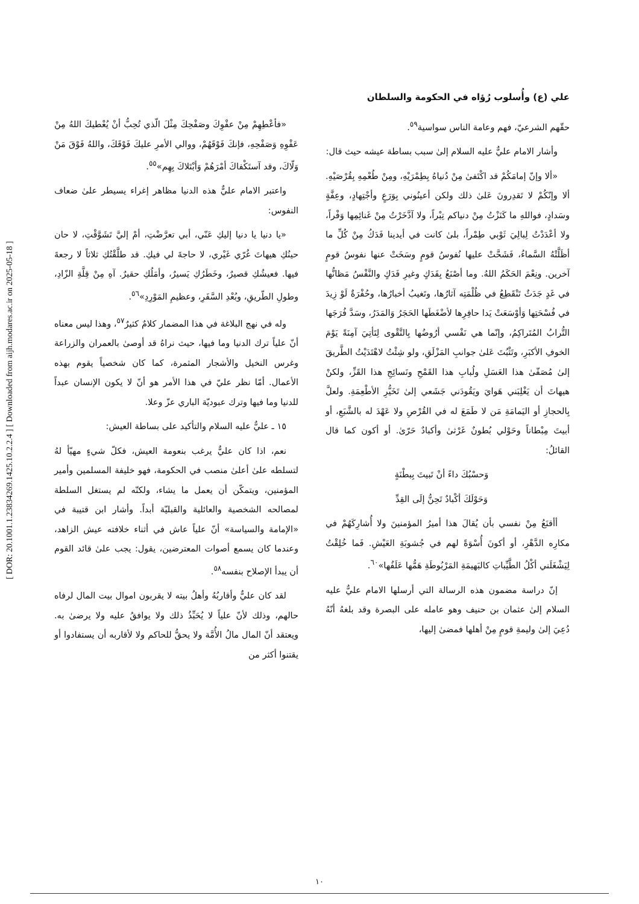[ DOR: 20.1001.1.23834269.1425.10.2.2.4 ] [ Downloaded from aijh.modares.ac.ir on 2025-05-18 ]
علي (ع) وأُسلوب رُؤاه في الحكومة والسلطان
«فأعْطِهِمْ مِنْ عفْوِكَ وصَفْحِكَ مِثْلَ الّذي تُحِبُّ أنْ يُعْطيكَ اللهُ مِنْ عَفْوِهِ وَصَفْحِهِ، فإنكَ فَوْقَهُمْ، ووالي الأمرِ عليكَ فَوْقَكَ، واللهُ فَوْقَ مَنْ وَلّاكَ، وقد آستَكْفاكَ أمْرَهُمْ وَأبْتَلاكَ بِهِم»<sup>٥٥</sup>.
واعتبر الامام عليٌّ هذه الدنيا مظاهر إغراء يسيطر علىٰ ضعاف النفوس:
«يا دنيا يا دنيا إليكِ عَنّي، أبي تعرَّضْتِ، أمْ إليَّ تَشَوَّقْتِ، لا حان حينُكِ هيهاتَ غُرّي غَيْري، لا حاجةَ لي فيكِ. قد طلَّقْتُكِ ثلاثاً لا رجعةَ فيها. فعيشُكِ قصيرٌ، وخَطَرُكِ يَسيرٌ، وأمَلُكِ حقيرٌ. آهِ مِنْ قِلَّةِ الزّادِ، وطولِ الطّريقِ، وبُعْدِ السَّفَرِ، وعظيمِ المَوْرِدِ»<sup>٥٦</sup>.
وله في نهج البلاغة في هذا المضمار كلامٌ كثيرٌ<sup>٥٧</sup>، وهذا ليس معناه أنّ علياً ترك الدنيا وما فيها، حيث نراهُ قد أوصىٰ بالعمران والزراعة وغرس النخيل والأشجار المثمرة، كما كان شخصياً يقوم بهذه الأعمال. أمّا نظر عليّ في هذا الأمر هو أنّ لا يكون الإنسان عبداً للدنيا وما فيها وترك عبوديّة الباري عزّ وعلا.
١٥ ـ عليٌّ عليه السلام والتأكيد على بساطة العيش:
نعم، اذا كان عليٌّ يرغب بنعومة العيش، فكلّ شيءٍ مهيّأ لهُ لتسلطه علىٰ أعلىٰ منصب في الحكومة، فهو خليفة المسلمين وأمير المؤمنين، ويتمكّن أن يعمل ما يشاء، ولكنّه لم يستغل السلطة لمصالحه الشخصية والعائلية والقبليّة أبداً. وأشار ابن قتيبة في «الإمامة والسياسة» أنّ علياً عاش في أثناء خلافته عيش الزاهد، وعندما كان يسمع أصوات المعترضين، يقول: يجب علىٰ قائد القوم أن يبدأ الإصلاح بنفسه<sup>٥٨</sup>.
لقد كان عليٌّ وأقاربُهُ وأهلُ بيته لا يقربون اموال بيت المال لرفاه حالهم، وذلك لأنّ علياً لا يُحَبِّذُ ذلك ولا يوافقُ عليه ولا يرضىٰ به. ويعتقد أنّ المال مالُ الأُمَّة ولا يحقُّ للحاكم ولا لأقاربه أن يستفادوا أو يقتنوا أكثر من
حقّهم الشرعيّ، فهم وعامة الناس سواسية<sup>٥٩</sup>.
وأشار الامام عليٌّ عليه السلام إلىٰ سبب بساطة عيشه حيث قال:
«ألا وإنّ إمامَكُمْ قد اكْتَفىٰ مِنْ دُنياهُ بِطِمْرَيْهِ، ومِنْ طُعْمِهِ بِقُرْصَيْهِ. ألا وإنّكُمْ لا تَقدِرونَ عَلىٰ ذلك ولكن أعينُوني بِوَرَعٍ وأجْتِهادٍ، وعِفَّةٍ وسَدادٍ، فواللهِ ما كَنَزْتُ مِنْ دنياكم تِبْراً، ولا آدَّخَرْتُ مِنْ غَنائِمِها وَفْراً، ولا أعْدَدْتُ لِبالِيَ ثَوْبي طِمْراً، بلىٰ كانت في أيدينا فَدَكُ مِنْ كُلِّ ما أظَلَّتْهُ السَّماءُ، فَشَحَّتْ عليها نُفوسُ قومٍ وسَخَتْ عنها نفوسُ قومٍ آخرين. ونِعْمَ الحَكَمُ اللهُ. وما أصْنَعُ بِفَدَكٍ وغيرِ فَدَكٍ والنَّفْسُ مَظانُّها في غَدٍ جَدَثٌ تَنْقَطِعُ في ظُلْمَتِه آثارُها، وتَغيبُ أخبارُها، وحُفْرَةٌ لَوْ زِيدَ في فُسْحَتِها وَأوْسَعَتْ يَدا حافِرِها لأضْغَطَها الحَجَرُ وَالمَدَرُ، وسَدَّ فُرَجَها التُّرابُ المُتَراكِمُ، وإنّما هي نَفْسي أرُوضُها بِالتَّقْوى لِتَأتِيَ آمِنَةً يَوْمَ الخوفِ الأكبَرِ، وتَثْبُتَ عَلىٰ جوانبِ المَزْلَقِ، ولو شِئْتُ لاهْتَدَيْتُ الطَّريقَ إلىٰ مُصَفّىٰ هذا العَسَلِ ولُبابِ هذا القَمْحِ ونَسائِجِ هذا القَزِّ، ولكنْ هيهاتَ أن يَغْلِبَني هَوايَ ويَقُودَني جَشَعي إلىٰ تَخَيُّرِ الأطْعِمَةِ. ولعلَّ بِالحجازِ أو اليَمامَةِ مَن لا طَمَعَ له في القُرْصِ ولا عَهْدَ له بالشَّبَعِ، أو أبيتَ مِبْطاناً وحَوْلي بُطونٌ غَرْثىٰ وأكبادٌ حَرّىٰ. أو أكون كما قال القائلُ:
وَحسْبُكَ داءً أنْ تَبيتَ بِبطْنَةٍ
وَحَوْلَكَ أكْبادٌ تَحِنُّ إلَى القِدِّ
أأقنَعُ مِنْ نفسي بأن يُقالَ هذا أميرُ المؤمنينَ ولا أُشارِكَهُمْ في مكارِه الدَّهْرِ، أو أكونَ أُسْوَةً لهم في جُشوبَةِ العَيْشِ. فَما خُلِقْتُ لِيَشْغَلَني أكْلُ الطَّيِّباتِ كالبَهيمَةِ المَرْبُوطَةِ هَمُّها عَلَفُها»<sup>٦٠</sup>.
إنّ دراسة مضمون هذه الرسالة التي أرسلها الامام عليٌّ عليه السلام إلىٰ عثمان بن حنيف وهو عامله على البصرة وقد بلغهُ أنّهُ دُعِيَ إلىٰ وليمةِ قومٍ مِنْ أهلها فمضىٰ إليها،
١٠